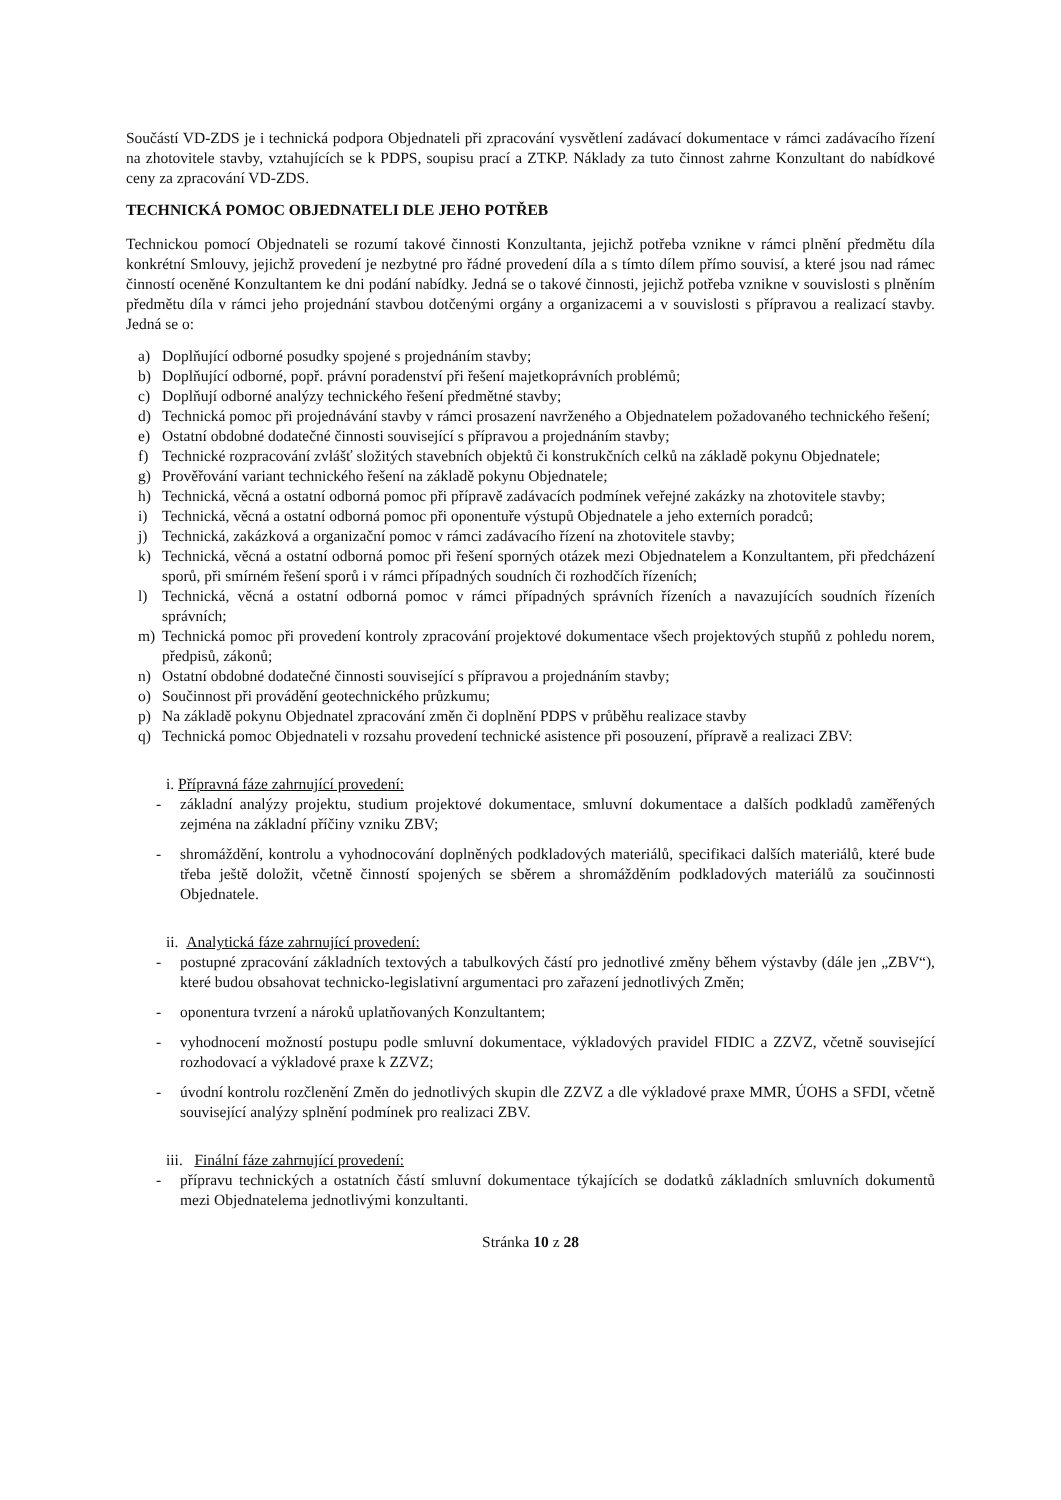Součástí VD-ZDS je i technická podpora Objednateli při zpracování vysvětlení zadávací dokumentace v rámci zadávacího řízení na zhotovitele stavby, vztahujících se k PDPS, soupisu prací a ZTKP. Náklady za tuto činnost zahrne Konzultant do nabídkové ceny za zpracování VD-ZDS.
TECHNICKÁ POMOC OBJEDNATELI DLE JEHO POTŘEB
Technickou pomocí Objednateli se rozumí takové činnosti Konzultanta, jejichž potřeba vznikne v rámci plnění předmětu díla konkrétní Smlouvy, jejichž provedení je nezbytné pro řádné provedení díla a s tímto dílem přímo souvisí, a které jsou nad rámec činností oceněné Konzultantem ke dni podání nabídky. Jedná se o takové činnosti, jejichž potřeba vznikne v souvislosti s plněním předmětu díla v rámci jeho projednání stavbou dotčenými orgány a organizacemi a v souvislosti s přípravou a realizací stavby. Jedná se o:
a) Doplňující odborné posudky spojené s projednáním stavby;
b) Doplňující odborné, popř. právní poradenství při řešení majetkoprávních problémů;
c) Doplňují odborné analýzy technického řešení předmětné stavby;
d) Technická pomoc při projednávání stavby v rámci prosazení navrženého a Objednatelem požadovaného technického řešení;
e) Ostatní obdobné dodatečné činnosti související s přípravou a projednáním stavby;
f) Technické rozpracování zvlášť složitých stavebních objektů či konstrukčních celků na základě pokynu Objednatele;
g) Prověřování variant technického řešení na základě pokynu Objednatele;
h) Technická, věcná a ostatní odborná pomoc při přípravě zadávacích podmínek veřejné zakázky na zhotovitele stavby;
i) Technická, věcná a ostatní odborná pomoc při oponentuře výstupů Objednatele a jeho externích poradců;
j) Technická, zakázková a organizační pomoc v rámci zadávacího řízení na zhotovitele stavby;
k) Technická, věcná a ostatní odborná pomoc při řešení sporných otázek mezi Objednatelem a Konzultantem, při předcházení sporů, při smírném řešení sporů i v rámci případných soudních či rozhodčích řízeních;
l) Technická, věcná a ostatní odborná pomoc v rámci případných správních řízeních a navazujících soudních řízeních správních;
m) Technická pomoc při provedení kontroly zpracování projektové dokumentace všech projektových stupňů z pohledu norem, předpisů, zákonů;
n) Ostatní obdobné dodatečné činnosti související s přípravou a projednáním stavby;
o) Součinnost při provádění geotechnického průzkumu;
p) Na základě pokynu Objednatel zpracování změn či doplnění PDPS v průběhu realizace stavby
q) Technická pomoc Objednateli v rozsahu provedení technické asistence při posouzení, přípravě a realizaci ZBV:
i. Přípravná fáze zahrnující provedení:
- základní analýzy projektu, studium projektové dokumentace, smluvní dokumentace a dalších podkladů zaměřených zejména na základní příčiny vzniku ZBV;
- shromáždění, kontrolu a vyhodnocování doplněných podkladových materiálů, specifikaci dalších materiálů, které bude třeba ještě doložit, včetně činností spojených se sběrem a shromážděním podkladových materiálů za součinnosti Objednatele.
ii. Analytická fáze zahrnující provedení:
- postupné zpracování základních textových a tabulkových částí pro jednotlivé změny během výstavby (dále jen „ZBV“), které budou obsahovat technicko-legislativní argumentaci pro zařazení jednotlivých Změn;
- oponentura tvrzení a nároků uplatňovaných Konzultantem;
- vyhodnocení možností postupu podle smluvní dokumentace, výkladových pravidel FIDIC a ZZVZ, včetně související rozhodovací a výkladové praxe k ZZVZ;
- úvodní kontrolu rozčlenění Změn do jednotlivých skupin dle ZZVZ a dle výkladové praxe MMR, ÚOHS a SFDI, včetně související analýzy splnění podmínek pro realizaci ZBV.
iii. Finální fáze zahrnující provedení:
- přípravu technických a ostatních částí smluvní dokumentace týkajících se dodatků základních smluvních dokumentů mezi Objednatelema jednotlivými konzultanti.
Stránka 10 z 28